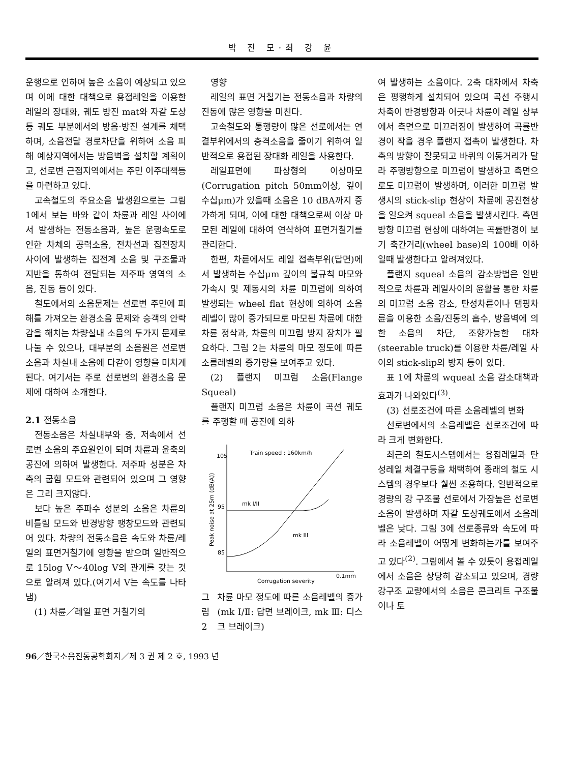박 진 모·최 강 윤
운행으로 인하여 높은 소음이 예상되고 있으며 이에 대한 대책으로 용접레일을 이용한 레일의 장대화, 궤도 방진 mat와 자갈 도상 등 궤도 부분에서의 방음·방진 설계를 채택하며, 소음전달 경로차단을 위하여 소음 피해 예상지역에서는 방음벽을 설치할 계획이고, 선로변 근접지역에서는 주민 이주대책등을 마련하고 있다.
고속철도의 주요소음 발생원으로는 그림 1에서 보는 바와 같이 차륜과 레일 사이에서 발생하는 전동소음과, 높은 운행속도로 인한 차체의 공력소음, 전차선과 집전장치 사이에 발생하는 집전계 소음 및 구조물과 지반을 통하여 전달되는 저주파 영역의 소음, 진동 등이 있다.
철도에서의 소음문제는 선로변 주민에 피해를 가져오는 환경소음 문제와 승객의 안락감을 해치는 차량실내 소음의 두가지 문제로 나눌 수 있으나, 대부분의 소음원은 선로변 소음과 차실내 소음에 다같이 영향을 미치게 된다. 여기서는 주로 선로변의 환경소음 문제에 대하여 소개한다.
2.1 전동소음
전동소음은 차실내부와 중, 저속에서 선로변 소음의 주요원인이 되며 차륜과 윤축의 공진에 의하여 발생한다. 저주파 성분은 차축의 굽힘 모드와 관련되어 있으며 그 영향은 그리 크지않다.
보다 높은 주파수 성분의 소음은 차륜의 비틀림 모드와 반경방향 팽창모드와 관련되어 있다. 차량의 전동소음은 속도와 차륜/레일의 표면거칠기에 영향을 받으며 일반적으로 15log V～40log V의 관계를 갖는 것으로 알려져 있다.(여기서 V는 속도를 나타냄)
(1) 차륜／레일 표면 거칠기의
영향
레일의 표면 거칠기는 전동소음과 차량의 진동에 많은 영향을 미친다.
고속철도와 통행량이 많은 선로에서는 연결부위에서의 충격소음을 줄이기 위하여 일반적으로 용접된 장대화 레일을 사용한다.
레일표면에 파상형의 이상마모(Corrugation pitch 50mm이상, 깊이 수십μm)가 있을때 소음은 10 dBA까지 증가하게 되며, 이에 대한 대책으로써 이상 마모된 레일에 대하여 연삭하여 표면거칠기를 관리한다.
한편, 차륜에서도 레일 접촉부위(답면)에서 발생하는 수십μm 깊이의 불규칙 마모와 가속시 및 제동시의 차륜 미끄럼에 의하여 발생되는 wheel flat 현상에 의하여 소음레벨이 많이 증가되므로 마모된 차륜에 대한 차륜 정삭과, 차륜의 미끄럼 방지 장치가 필요하다. 그림 2는 차륜의 마모 정도에 따른 소름레벨의 증가량을 보여주고 있다.
(2) 플랜지 미끄럼 소음(Flange Squeal)
플랜지 미끄럼 소음은 차륜이 곡선 궤도를 주행할 때 공진에 의하
105
95
85
Train speed : 160km/h
mk I/II
mk III
Corrugation severity
0.1mm
Peak noise at 25m (dB(A))
그림 2 차륜 마모 정도에 따른 소음레벨의 증가(mk Ⅰ/Ⅱ: 답면 브레이크, mk Ⅲ: 디스크 브레이크)
여 발생하는 소음이다. 2축 대차에서 차축은 평행하게 설치되어 있으며 곡선 주행시 차축이 반경방향과 어긋나 차륜이 레일 상부에서 측면으로 미끄러짐이 발생하여 곡률반경이 작을 경우 플랜지 접촉이 발생한다. 차축의 방향이 잘못되고 바퀴의 이동거리가 달라 주행방향으로 미끄럼이 발생하고 측면으로도 미끄럼이 발생하며, 이러한 미끄럼 발생시의 stick-slip 현상이 차륜에 공진현상을 일으켜 squeal 소음을 발생시킨다. 측면 방향 미끄럼 현상에 대하여는 곡률반경이 보기 축간거리(wheel base)의 100배 이하일때 발생한다고 알려져있다.
플랜지 squeal 소음의 감소방법은 일반적으로 차륜과 레일사이의 윤활을 통한 차륜의 미끄럼 소음 감소, 탄성차륜이나 댐핑차륜을 이용한 소음/진동의 흡수, 방음벽에 의한 소음의 차단, 조향가능한 대차(steerable truck)를 이용한 차륜/레일 사이의 stick-slip의 방지 등이 있다.
표 1에 차륜의 wqueal 소음 감소대책과 효과가 나와있다<sup>(3)</sup>.
(3) 선로조건에 따른 소음레벨의 변화
선로변에서의 소음레벨은 선로조건에 따라 크게 변화한다.
최근의 철도시스템에서는 용접레일과 탄성레일 체결구등을 채택하여 종래의 철도 시스템의 경우보다 훨씬 조용하다. 일반적으로 경량의 강 구조물 선로에서 가장높은 선로변 소음이 발생하며 자갈 도상궤도에서 소음레벨은 낮다. 그림 3에 선로종류와 속도에 따라 소음레벨이 어떻게 변화하는가를 보여주고 있다<sup>(2)</sup>. 그림에서 볼 수 있듯이 용접레일에서 소음은 상당히 감소되고 있으며, 경량 강구조 교량에서의 소음은 콘크리트 구조물이나 토
96／한국소음진동공학회지／제 3 권 제 2 호, 1993 년